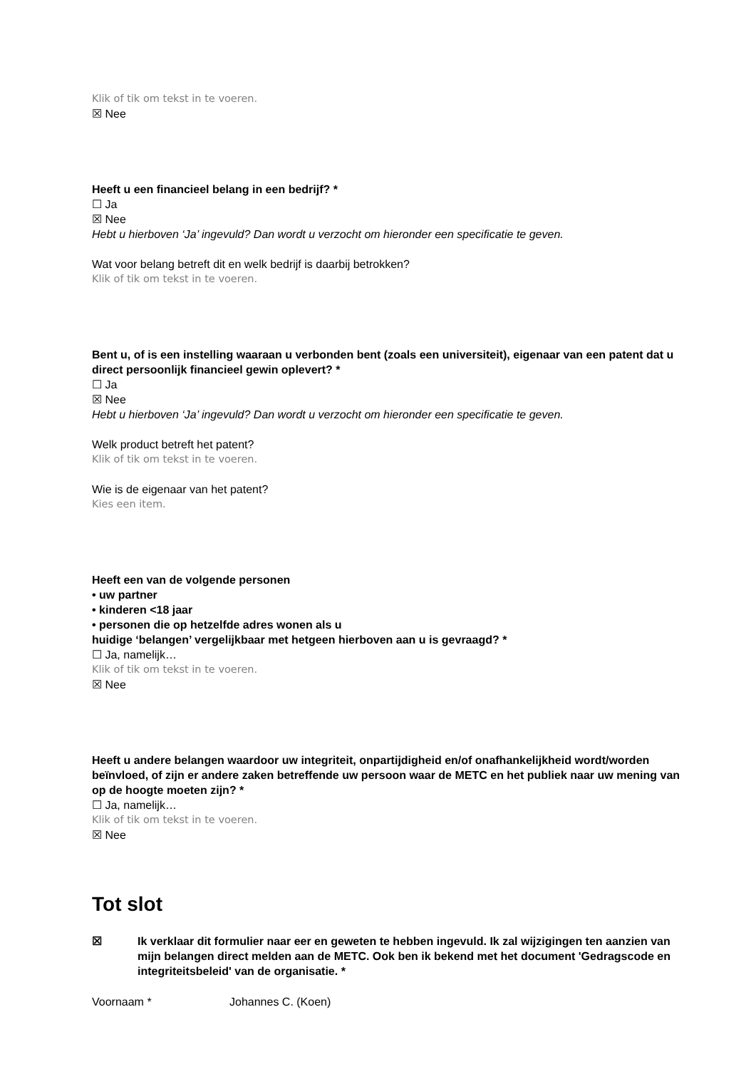Klik of tik om tekst in te voeren.
☒ Nee
Heeft u een financieel belang in een bedrijf? *
☐ Ja
☒ Nee
Hebt u hierboven ‘Ja’ ingevuld? Dan wordt u verzocht om hieronder een specificatie te geven.
Wat voor belang betreft dit en welk bedrijf is daarbij betrokken?
Klik of tik om tekst in te voeren.
Bent u, of is een instelling waaraan u verbonden bent (zoals een universiteit), eigenaar van een patent dat u direct persoonlijk financieel gewin oplevert? *
☐ Ja
☒ Nee
Hebt u hierboven ‘Ja’ ingevuld? Dan wordt u verzocht om hieronder een specificatie te geven.
Welk product betreft het patent?
Klik of tik om tekst in te voeren.
Wie is de eigenaar van het patent?
Kies een item.
Heeft een van de volgende personen
• uw partner
• kinderen <18 jaar
• personen die op hetzelfde adres wonen als u
huidige ‘belangen’ vergelijkbaar met hetgeen hierboven aan u is gevraagd? *
☐ Ja, namelijk…
Klik of tik om tekst in te voeren.
☒ Nee
Heeft u andere belangen waardoor uw integriteit, onpartijdigheid en/of onafhankelijkheid wordt/worden beïnvloed, of zijn er andere zaken betreffende uw persoon waar de METC en het publiek naar uw mening van op de hoogte moeten zijn? *
☐ Ja, namelijk…
Klik of tik om tekst in te voeren.
☒ Nee
Tot slot
☒ Ik verklaar dit formulier naar eer en geweten te hebben ingevuld. Ik zal wijzigingen ten aanzien van mijn belangen direct melden aan de METC. Ook ben ik bekend met het document 'Gedragscode en integriteitsbeleid' van de organisatie. *
Voornaam * Johannes C. (Koen)